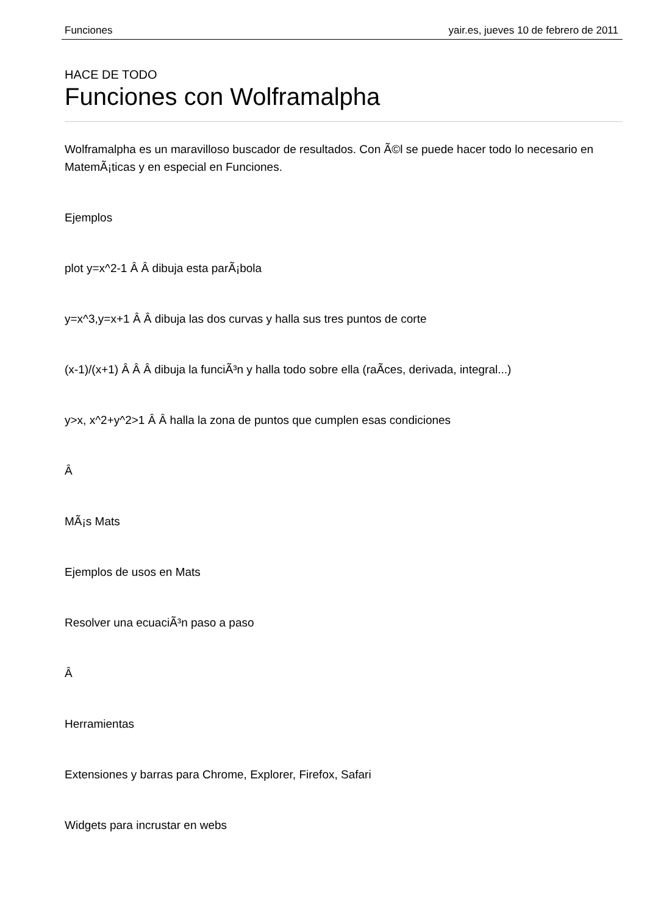Funciones yair.es, jueves 10 de febrero de 2011
HACE DE TODO
Funciones con Wolframalpha
Wolframalpha es un maravilloso buscador de resultados. Con Ã©l se puede hacer todo lo necesario en MatemÃ¡ticas y en especial en Funciones.
Ejemplos
plot y=x^2-1 Â Â dibuja esta parÃ¡bola
y=x^3,y=x+1 Â Â dibuja las dos curvas y halla sus tres puntos de corte
(x-1)/(x+1) Â Â Â dibuja la funciÃ³n y halla todo sobre ella (raÃ­ces, derivada, integral...)
y>x, x^2+y^2>1 Â Â halla la zona de puntos que cumplen esas condiciones
Â
MÃ¡s Mats
Ejemplos de usos en Mats
Resolver una ecuaciÃ³n paso a paso
Â
Herramientas
Extensiones y barras para Chrome, Explorer, Firefox, Safari
Widgets para incrustar en webs